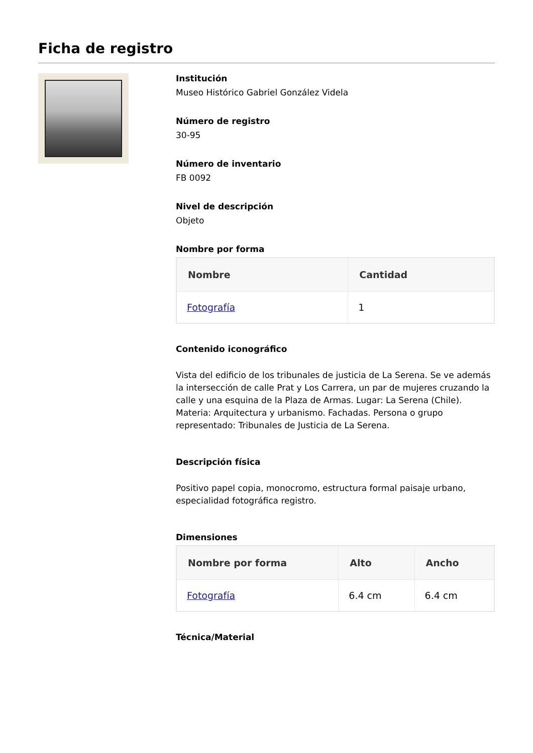Ficha de registro
Institución
Museo Histórico Gabriel González Videla
Número de registro
30-95
Número de inventario
FB 0092
Nivel de descripción
Objeto
Nombre por forma
| Nombre | Cantidad |
| --- | --- |
| Fotografía | 1 |
Contenido iconográfico
Vista del edificio de los tribunales de justicia de La Serena. Se ve además la intersección de calle Prat y Los Carrera, un par de mujeres cruzando la calle y una esquina de la Plaza de Armas. Lugar: La Serena (Chile). Materia: Arquitectura y urbanismo. Fachadas. Persona o grupo representado: Tribunales de Justicia de La Serena.
Descripción física
Positivo papel copia, monocromo, estructura formal paisaje urbano, especialidad fotográfica registro.
Dimensiones
| Nombre por forma | Alto | Ancho |
| --- | --- | --- |
| Fotografía | 6.4 cm | 6.4 cm |
Técnica/Material